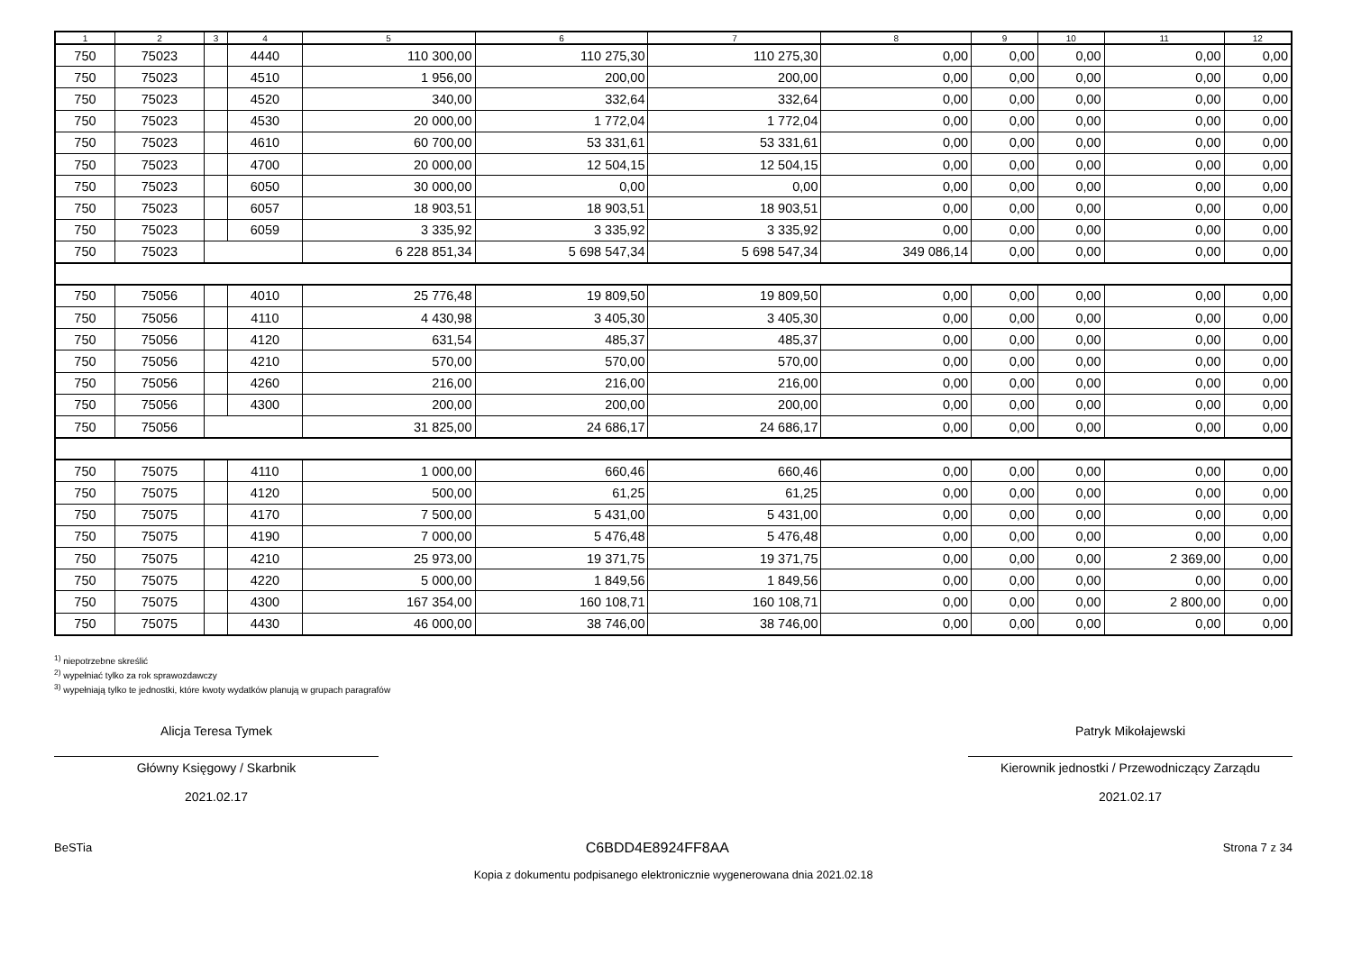| 1 | 2 | 3 | 4 | 5 | 6 | 7 | 8 | 9 | 10 | 11 | 12 |
| --- | --- | --- | --- | --- | --- | --- | --- | --- | --- | --- | --- |
| 750 | 75023 | | 4440 | 110 300,00 | 110 275,30 | 110 275,30 | 0,00 | 0,00 | 0,00 | 0,00 | 0,00 |
| 750 | 75023 | | 4510 | 1 956,00 | 200,00 | 200,00 | 0,00 | 0,00 | 0,00 | 0,00 | 0,00 |
| 750 | 75023 | | 4520 | 340,00 | 332,64 | 332,64 | 0,00 | 0,00 | 0,00 | 0,00 | 0,00 |
| 750 | 75023 | | 4530 | 20 000,00 | 1 772,04 | 1 772,04 | 0,00 | 0,00 | 0,00 | 0,00 | 0,00 |
| 750 | 75023 | | 4610 | 60 700,00 | 53 331,61 | 53 331,61 | 0,00 | 0,00 | 0,00 | 0,00 | 0,00 |
| 750 | 75023 | | 4700 | 20 000,00 | 12 504,15 | 12 504,15 | 0,00 | 0,00 | 0,00 | 0,00 | 0,00 |
| 750 | 75023 | | 6050 | 30 000,00 | 0,00 | 0,00 | 0,00 | 0,00 | 0,00 | 0,00 | 0,00 |
| 750 | 75023 | | 6057 | 18 903,51 | 18 903,51 | 18 903,51 | 0,00 | 0,00 | 0,00 | 0,00 | 0,00 |
| 750 | 75023 | | 6059 | 3 335,92 | 3 335,92 | 3 335,92 | 0,00 | 0,00 | 0,00 | 0,00 | 0,00 |
| 750 | 75023 | | | 6 228 851,34 | 5 698 547,34 | 5 698 547,34 | 349 086,14 | 0,00 | 0,00 | 0,00 | 0,00 |
| 750 | 75056 | | 4010 | 25 776,48 | 19 809,50 | 19 809,50 | 0,00 | 0,00 | 0,00 | 0,00 | 0,00 |
| 750 | 75056 | | 4110 | 4 430,98 | 3 405,30 | 3 405,30 | 0,00 | 0,00 | 0,00 | 0,00 | 0,00 |
| 750 | 75056 | | 4120 | 631,54 | 485,37 | 485,37 | 0,00 | 0,00 | 0,00 | 0,00 | 0,00 |
| 750 | 75056 | | 4210 | 570,00 | 570,00 | 570,00 | 0,00 | 0,00 | 0,00 | 0,00 | 0,00 |
| 750 | 75056 | | 4260 | 216,00 | 216,00 | 216,00 | 0,00 | 0,00 | 0,00 | 0,00 | 0,00 |
| 750 | 75056 | | 4300 | 200,00 | 200,00 | 200,00 | 0,00 | 0,00 | 0,00 | 0,00 | 0,00 |
| 750 | 75056 | | | 31 825,00 | 24 686,17 | 24 686,17 | 0,00 | 0,00 | 0,00 | 0,00 | 0,00 |
| 750 | 75075 | | 4110 | 1 000,00 | 660,46 | 660,46 | 0,00 | 0,00 | 0,00 | 0,00 | 0,00 |
| 750 | 75075 | | 4120 | 500,00 | 61,25 | 61,25 | 0,00 | 0,00 | 0,00 | 0,00 | 0,00 |
| 750 | 75075 | | 4170 | 7 500,00 | 5 431,00 | 5 431,00 | 0,00 | 0,00 | 0,00 | 0,00 | 0,00 |
| 750 | 75075 | | 4190 | 7 000,00 | 5 476,48 | 5 476,48 | 0,00 | 0,00 | 0,00 | 0,00 | 0,00 |
| 750 | 75075 | | 4210 | 25 973,00 | 19 371,75 | 19 371,75 | 0,00 | 0,00 | 0,00 | 2 369,00 | 0,00 |
| 750 | 75075 | | 4220 | 5 000,00 | 1 849,56 | 1 849,56 | 0,00 | 0,00 | 0,00 | 0,00 | 0,00 |
| 750 | 75075 | | 4300 | 167 354,00 | 160 108,71 | 160 108,71 | 0,00 | 0,00 | 0,00 | 2 800,00 | 0,00 |
| 750 | 75075 | | 4430 | 46 000,00 | 38 746,00 | 38 746,00 | 0,00 | 0,00 | 0,00 | 0,00 | 0,00 |
<sup>1)</sup> niepotrzebne skreślić
<sup>2)</sup> wypełniać tylko za rok sprawozdawczy
<sup>3)</sup> wypełniają tylko te jednostki, które kwoty wydatków planują w grupach paragrafów
Alicja Teresa Tymek
Główny Księgowy / Skarbnik
2021.02.17
Patryk Mikołajewski
Kierownik jednostki / Przewodniczący Zarządu
2021.02.17
BeSTia C6BDD4E8924FF8AA Strona 7 z 34
Kopia z dokumentu podpisanego elektronicznie wygenerowana dnia 2021.02.18